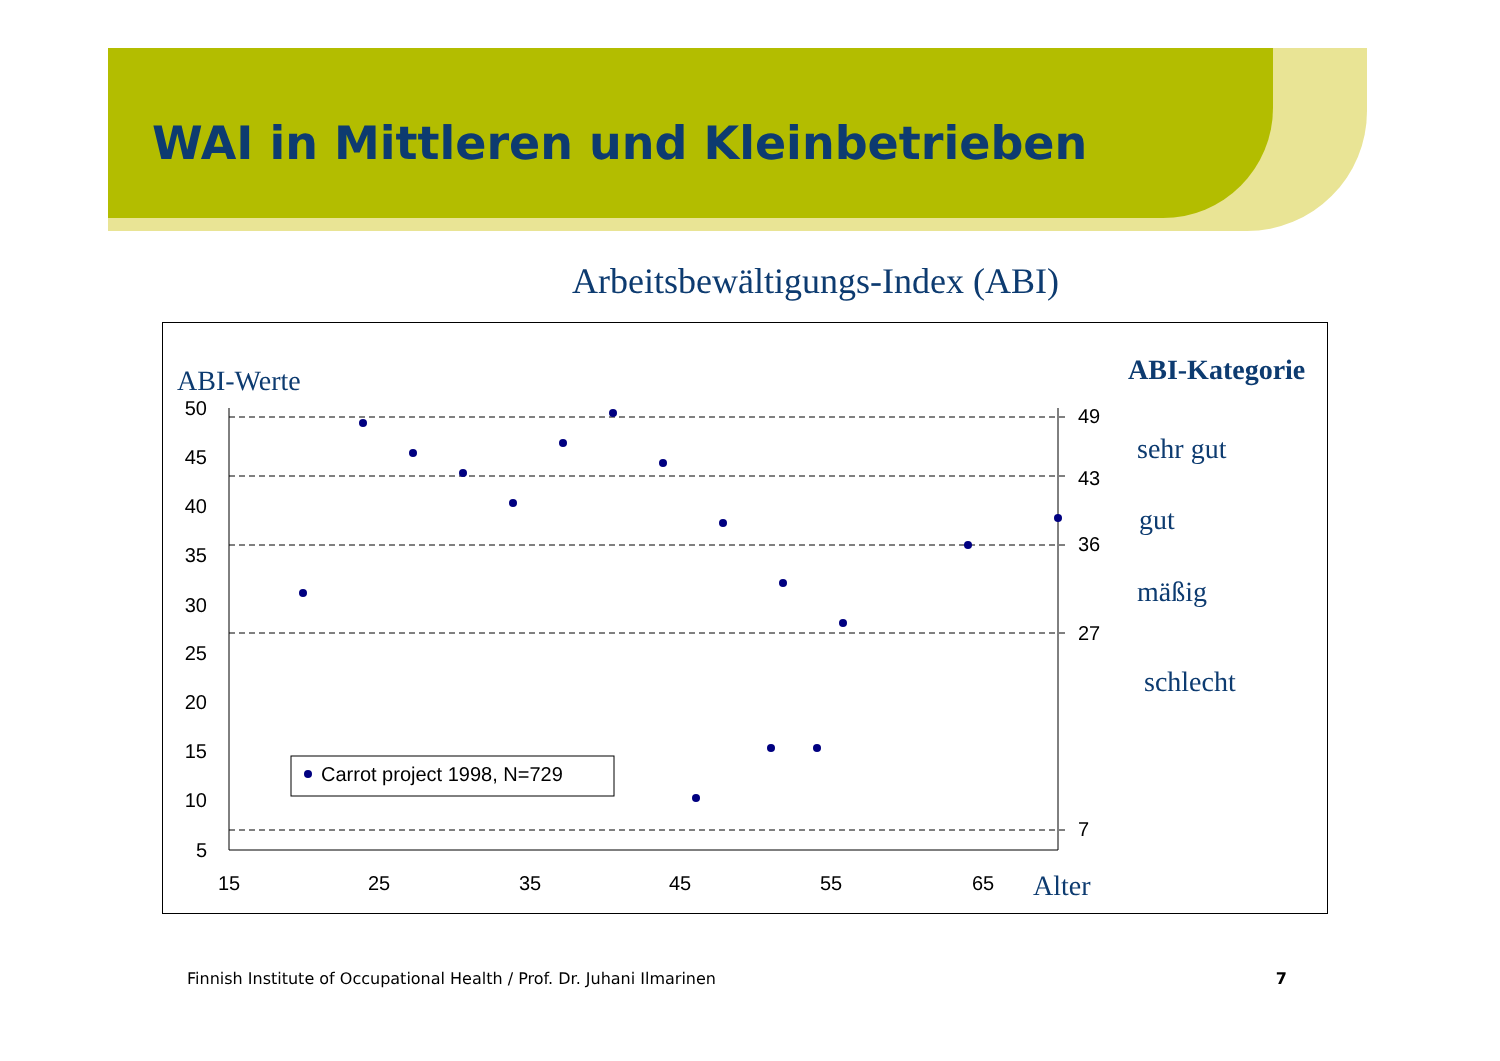WAI in Mittleren und Kleinbetrieben
Arbeitsbewältigungs-Index (ABI)
ABI-Werte
ABI-Kategorie
50
45
40
35
30
25
20
15
10
5
15
25
35
45
55
65
Alter
49
43
36
27
7
sehr gut
gut
mäßig
schlecht
Carrot project 1998, N=729
Finnish Institute of Occupational Health / Prof. Dr. Juhani Ilmarinen 7